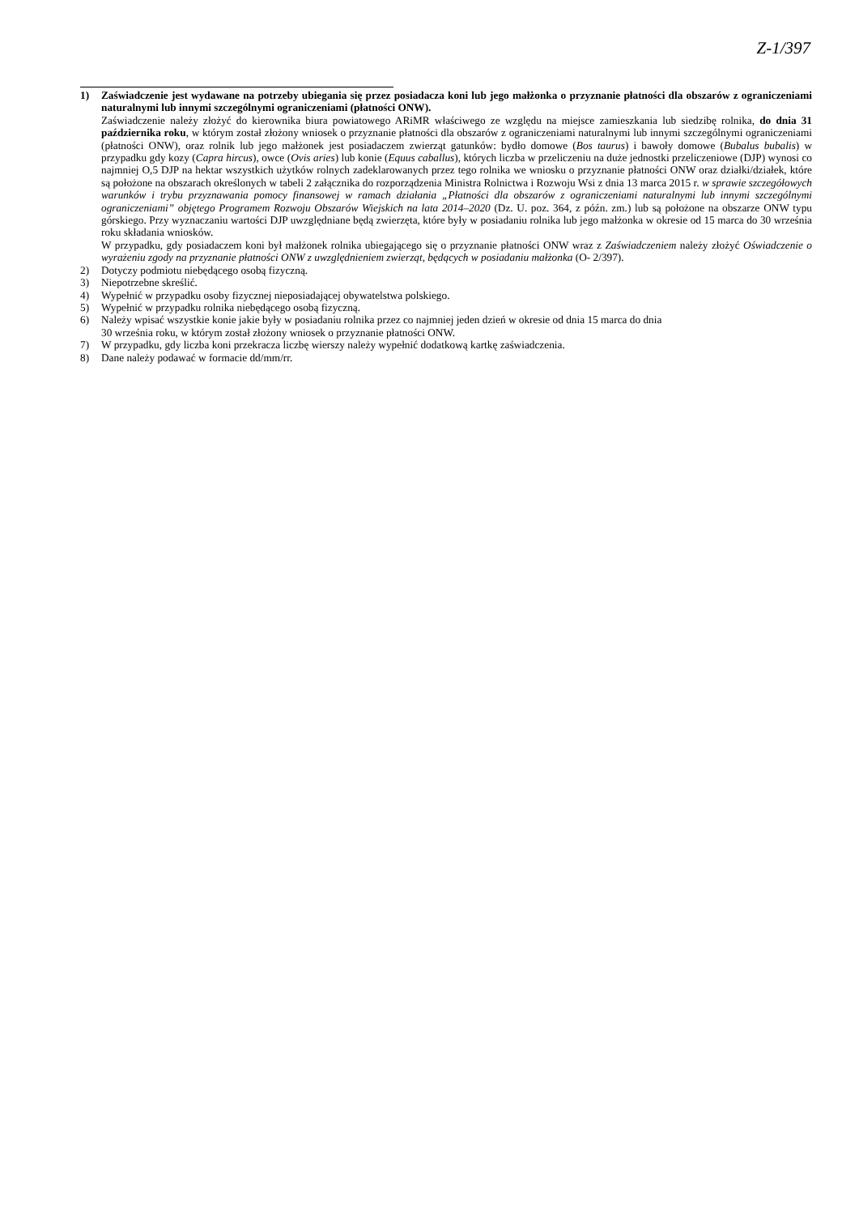Z-1/397
1) Zaświadczenie jest wydawane na potrzeby ubiegania się przez posiadacza koni lub jego małżonka o przyznanie płatności dla obszarów z ograniczeniami naturalnymi lub innymi szczególnymi ograniczeniami (płatności ONW).
Zaświadczenie należy złożyć do kierownika biura powiatowego ARiMR właściwego ze względu na miejsce zamieszkania lub siedzibę rolnika, do dnia 31 października roku, w którym został złożony wniosek o przyznanie płatności dla obszarów z ograniczeniami naturalnymi lub innymi szczególnymi ograniczeniami (płatności ONW), oraz rolnik lub jego małżonek jest posiadaczem zwierząt gatunków: bydło domowe (Bos taurus) i bawoły domowe (Bubalus bubalis) w przypadku gdy kozy (Capra hircus), owce (Ovis aries) lub konie (Equus caballus), których liczba w przeliczeniu na duże jednostki przeliczeniowe (DJP) wynosi co najmniej O,5 DJP na hektar wszystkich użytków rolnych zadeklarowanych przez tego rolnika we wniosku o przyznanie płatności ONW oraz działki/działek, które są położone na obszarach określonych w tabeli 2 załącznika do rozporządzenia Ministra Rolnictwa i Rozwoju Wsi z dnia 13 marca 2015 r. w sprawie szczegółowych warunków i trybu przyznawania pomocy finansowej w ramach działania „Płatności dla obszarów z ograniczeniami naturalnymi lub innymi szczególnymi ograniczeniami” objętego Programem Rozwoju Obszarów Wiejskich na lata 2014–2020 (Dz. U. poz. 364, z późn. zm.) lub są położone na obszarze ONW typu górskiego. Przy wyznaczaniu wartości DJP uwzględniane będą zwierzęta, które były w posiadaniu rolnika lub jego małżonka w okresie od 15 marca do 30 września roku składania wniosków.
W przypadku, gdy posiadaczem koni był małżonek rolnika ubiegającego się o przyznanie płatności ONW wraz z Zaświadczeniem należy złożyć Oświadczenie o wyrażeniu zgody na przyznanie płatności ONW z uwzględnieniem zwierząt, będących w posiadaniu małżonka (O- 2/397).
2) Dotyczy podmiotu niebędącego osobą fizyczną.
3) Niepotrzebne skreślić.
4) Wypełnić w przypadku osoby fizycznej nieposiadającej obywatelstwa polskiego.
5) Wypełnić w przypadku rolnika niebędącego osobą fizyczną.
6) Należy wpisać wszystkie konie jakie były w posiadaniu rolnika przez co najmniej jeden dzień w okresie od dnia 15 marca do dnia
30 września roku, w którym został złożony wniosek o przyznanie płatności ONW.
7) W przypadku, gdy liczba koni przekracza liczbę wierszy należy wypełnić dodatkową kartkę zaświadczenia.
8) Dane należy podawać w formacie dd/mm/rr.